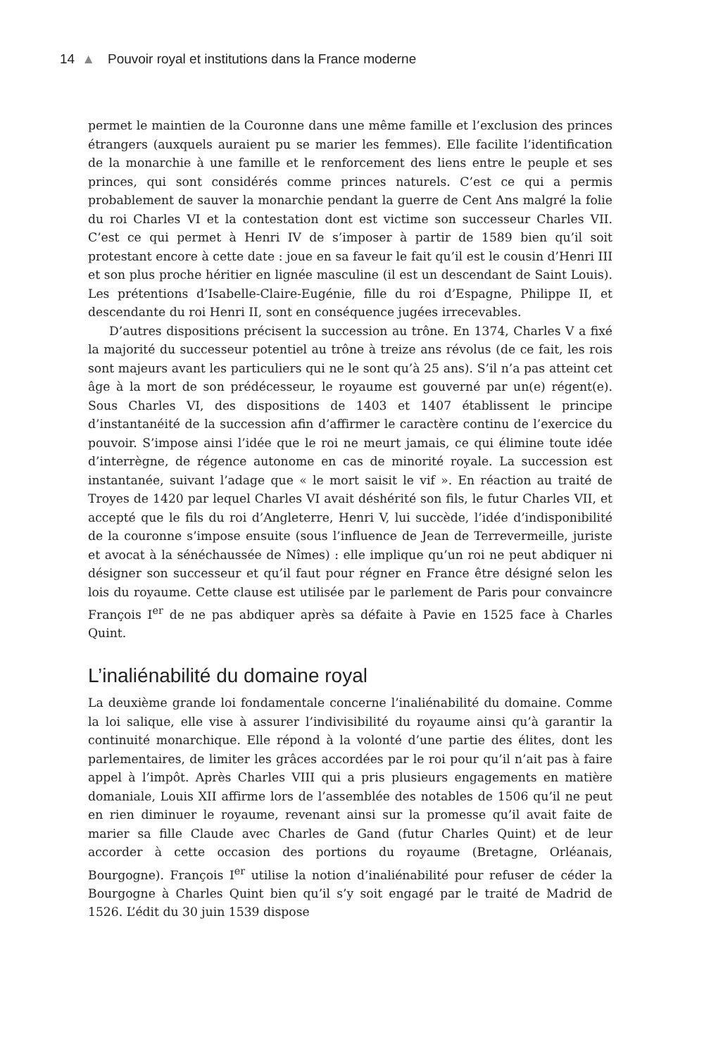14 ▲ Pouvoir royal et institutions dans la France moderne
permet le maintien de la Couronne dans une même famille et l’exclusion des princes étrangers (auxquels auraient pu se marier les femmes). Elle facilite l’identification de la monarchie à une famille et le renforcement des liens entre le peuple et ses princes, qui sont considérés comme princes naturels. C’est ce qui a permis probablement de sauver la monarchie pendant la guerre de Cent Ans malgré la folie du roi Charles VI et la contestation dont est victime son successeur Charles VII. C’est ce qui permet à Henri IV de s’imposer à partir de 1589 bien qu’il soit protestant encore à cette date : joue en sa faveur le fait qu’il est le cousin d’Henri III et son plus proche héritier en lignée masculine (il est un descendant de Saint Louis). Les prétentions d’Isabelle-Claire-Eugénie, fille du roi d’Espagne, Philippe II, et descendante du roi Henri II, sont en conséquence jugées irrecevables.
D’autres dispositions précisent la succession au trône. En 1374, Charles V a fixé la majorité du successeur potentiel au trône à treize ans révolus (de ce fait, les rois sont majeurs avant les particuliers qui ne le sont qu’à 25 ans). S’il n’a pas atteint cet âge à la mort de son prédécesseur, le royaume est gouverné par un(e) régent(e). Sous Charles VI, des dispositions de 1403 et 1407 établissent le principe d’instantanéité de la succession afin d’affirmer le caractère continu de l’exercice du pouvoir. S’impose ainsi l’idée que le roi ne meurt jamais, ce qui élimine toute idée d’interrègne, de régence autonome en cas de minorité royale. La succession est instantanée, suivant l’adage que « le mort saisit le vif ». En réaction au traité de Troyes de 1420 par lequel Charles VI avait déshérité son fils, le futur Charles VII, et accepté que le fils du roi d’Angleterre, Henri V, lui succède, l’idée d’indisponibilité de la couronne s’impose ensuite (sous l’influence de Jean de Terrevermeille, juriste et avocat à la sénéchaussée de Nîmes) : elle implique qu’un roi ne peut abdiquer ni désigner son successeur et qu’il faut pour régner en France être désigné selon les lois du royaume. Cette clause est utilisée par le parlement de Paris pour convaincre François I<sup>er</sup> de ne pas abdiquer après sa défaite à Pavie en 1525 face à Charles Quint.
L’inaliénabilité du domaine royal
La deuxième grande loi fondamentale concerne l’inaliénabilité du domaine. Comme la loi salique, elle vise à assurer l’indivisibilité du royaume ainsi qu’à garantir la continuité monarchique. Elle répond à la volonté d’une partie des élites, dont les parlementaires, de limiter les grâces accordées par le roi pour qu’il n’ait pas à faire appel à l’impôt. Après Charles VIII qui a pris plusieurs engagements en matière domaniale, Louis XII affirme lors de l’assemblée des notables de 1506 qu’il ne peut en rien diminuer le royaume, revenant ainsi sur la promesse qu’il avait faite de marier sa fille Claude avec Charles de Gand (futur Charles Quint) et de leur accorder à cette occasion des portions du royaume (Bretagne, Orléanais, Bourgogne). François I<sup>er</sup> utilise la notion d’inaliénabilité pour refuser de céder la Bourgogne à Charles Quint bien qu’il s’y soit engagé par le traité de Madrid de 1526. L’édit du 30 juin 1539 dispose